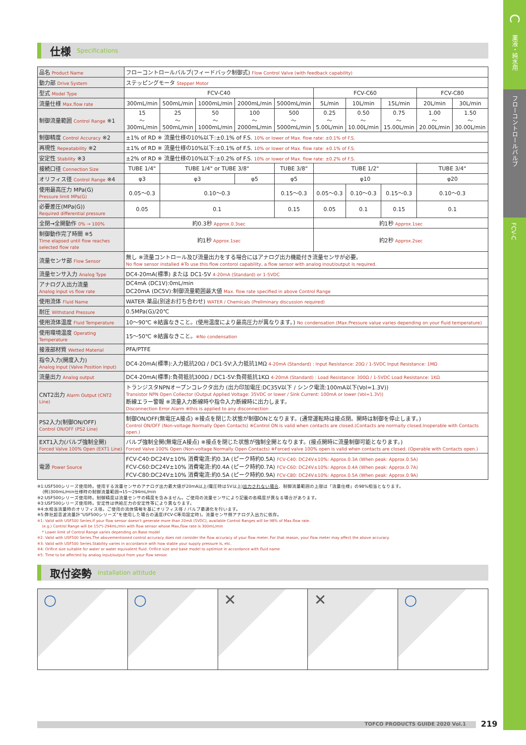C
薬液・純水用
フローコントロールバルブ
FCV-C
仕様 Specifications
| 品名 Product Name | フローコントロールバルブ(フィードバック制御式) Flow Control Valve (with feedback capability) | | | | | | | | | |
| 動力部 Drive System | ステッピングモータ Stepper Motor | | | | | | | | | |
| 型式 Model Type | FCV-C40 | | | | | FCV-C60 | | | FCV-C80 | |
| 流量仕様 Max.flow rate | 300mL/min | 500mL/min | 1000mL/min | 2000mL/min | 5000mL/min | 5L/min | 10L/min | 15L/min | 20L/min | 30L/min |
| 制御流量範囲 Control Range ※1 | 15 ～ 300mL/min | 25 ～ 500mL/min | 50 ～ 1000mL/min | 100 ～ 2000mL/min | 500 ～ 5000mL/min | 0.25 ～ 5.00L/min | 0.50 ～ 10.00L/min | 0.75 ～ 15.00L/min | 1.00 ～ 20.00L/min | 1.50 ～ 30.00L/min |
| 制御精度 Control Accuracy ※2 | ±1% of RD ※ 流量仕様の10%以下:±0.1% of F.S. 10% or lower of Max. flow rate: ±0.1% of F.S. | | | | | | | | | |
| 再現性 Repeatability ※2 | ±1% of RD ※ 流量仕様の10%以下:±0.1% of F.S. 10% or lower of Max. flow rate: ±0.1% of F.S. | | | | | | | | | |
| 安定性 Stability ※3 | ±2% of RD ※ 流量仕様の10%以下:±0.2% of F.S. 10% or lower of Max. flow rate: ±0.2% of F.S. | | | | | | | | | |
| 接続口径 Connection Size | TUBE 1/4" | TUBE 1/4" or TUBE 3/8" | | | TUBE 3/8" | TUBE 1/2" | | | TUBE 3/4" | |
| オリフィス径 Control Range ※4 | φ3 | φ3 | | φ5 | φ5 | φ10 | | | φ20 | |
| 使用最高圧力 MPa(G) Pressure limit MPa(G) | 0.05～0.3 | 0.10～0.3 | | | 0.15～0.3 | 0.05～0.3 | 0.10～0.3 | 0.15～0.3 | 0.10～0.3 | |
| 必要差圧(MPa(G)) Required differential pressure | 0.05 | 0.1 | | | 0.15 | 0.05 | 0.1 | 0.15 | 0.1 | |
| 全閉→全開動作 0% → 100% | 約0.3秒 Approx.0.3sec | | | | | 約1秒 Approx.1sec | | | | |
| 制御動作完了時間 ※5 Time elapsed until flow reaches selected flow rate | 約1秒 Approx.1sec | | | | | 約2秒 Approx.2sec | | | | |
| 流量センサ部 Flow Sensor | 無し ※流量コントロール及び流量出力をする場合にはアナログ出力機能付き流量センサが必要。 No flow sensor installed ※To use this flow contorol capability, a flow sensor with analog inout/output is required. | | | | | | | | | |
| 流量センサ入力 Analog Type | DC4-20mA(標準) または DC1-5V 4-20mA (Standard) or 1-5VDC | | | | | | | | | |
| アナログ入出力流量 Analog input vs flow rate | DC4mA (DC1V):0mL/min DC20mA (DC5V):制御流量範囲最大値 Max. flow rate specified in above Control Range | | | | | | | | | |
| 使用流体 Fluid Name | WATER·薬品(別途お打ち合わせ) WATER / Chemicals (Preliminary discussion required) | | | | | | | | | |
| 耐圧 Withstand Pressure | 0.5MPa(G)/20℃ | | | | | | | | | |
| 使用流体温度 Fluid Temperature | 10～90℃ ※結露なきこと。(使用温度により最高圧力が異なります。) No condensation (Max.Pressure value varies depending on your fluid temperature) | | | | | | | | | |
| 使用環境温度 Operating Temperature | 15～50℃ ※結露なきこと。 ※No condensation | | | | | | | | | |
| 接液部材質 Wetted Material | PFA/PTFE | | | | | | | | | |
| 指令入力(開度入力) Analog Input (Valve Position Input) | DC4-20mA(標準):入力抵抗20Ω / DC1-5V:入力抵抗1MΩ 4-20mA (Standard) : Input Resistance: 20Ω / 1-5VDC Input Resistance: 1MΩ | | | | | | | | | |
| 流量出力 Analog output | DC4-20mA(標準):負荷抵抗300Ω / DC1-5V:負荷抵抗1KΩ 4-20mA (Standard) : Load Resistance: 300Ω / 1-5VDC Load Resistance: 1KΩ | | | | | | | | | |
| CNT2出力 Alarm Output (CNT2 Line) | トランジスタNPNオープンコレクタ出力 (出力印加電圧:DC35V以下 / シンク電流:100mA以下(Vol=1.3V)) Transistor NPN Open Collector (Output Applied Voltage: 35VDC or lower / Sink Current: 100mA or lower (Vol=1.3V)) 断線エラー警報 ※流量入力断線時や指令入力断線時に出力します。 Disconnection Error Alarm ※this is applied to any disconnection | | | | | | | | | |
| PS2入力(制御ON/OFF) Control ON/OFF (PS2 Line) | 制御ON/OFF(無電圧A接点) ※接点を閉じた状態が制御ONとなります。(通常運転時は接点閉。開時は制御を停止します。) Control ON/OFF (Non-voltage Normally Open Contacts) ※Control ON is valid when contacts are closed.(Contacts are normally closed.Inoperable with Contacts open.) | | | | | | | | | |
| EXT1入力(バルブ強制全開) Forced Valve 100% Open (EXT1 Line) | バルブ強制全開(無電圧A接点) ※接点を閉じた状態が強制全開となります。(接点開時に流量制御可能となります。) Forced Valve 100% Open (Non-voltage Normally Open Contacts) ※Forced valve 100% open is valid when contacts are closed. (Operable with Contacts open.) | | | | | | | | | |
| 電源 Power Source | FCV-C40:DC24V±10% 消費電流:約0.3A (ピーク時約0.5A) FCV-C40: DC24V±10%: Approx.0.3A (When peak: Approx.0.5A) FCV-C60:DC24V±10% 消費電流:約0.4A (ピーク時約0.7A) FCV-C60: DC24V±10%: Approx.0.4A (When peak: Approx.0.7A) FCV-C80:DC24V±10% 消費電流:約0.5A (ピーク時約0.9A) FCV-C80: DC24V±10%: Approx.0.5A (When peak: Approx.0.9A) | | | | | | | | | |
※1:USF500シリーズ使用時。使用する流量センサのアナログ出力最大値が20mA以上(電圧時は5V以上)出力されない場合、制御流量範囲の上限は「流量仕様」の98%相当となります。
(例)300mL/min仕様時の制御流量範囲⇒15～294mL/min
※2:USF500シリーズ使用時。制御精度は流量センサの精度を含みません。ご使用の流量センサにより記載の各精度が異なる場合があります。
※3:USF500シリーズ使用時。安定性は供給圧力の安定性等により異なります。
※4:水相当流量時のオリフィス径。ご使用の流体情報を基にオリフィス径 / バルブ最適化を行います。
※5:弊社超音波流量計"USF500シリーズ"を使用した場合の速度(FCV-C専用設定時)。流量センサ側アナログ入出力に依存。
※1: Valid with USF500 Series.If your flow sensor doesn't generate more than 20mA (5VDC), available Control Ranges will be 98% of Max.flow rate.
(e.g.) Control Range will be 15(*)-294mL/min with flow sensor whose Max,flow rate is 300mL/min
* Lower limit of Control Range varies depending on Base model
※2: Valid with USF500 Series.The abovementioned control accuracy does not consider the flow accuracy of your flow meter. For that reason, your flow meter may affect the above accuracy.
※3: Valid with USF500 Series.Stability varies in accordance with how stable your supply pressure is, etc.
※4: Orifice size suitable for water or water equivalent fluid. Orifice size and base model to optimize in accordance with fluid name
※5: Time to be affected by analog input/output from your flow sensor.
取付姿勢 Installation attitude
○
○
✕
✕
○
TOFCO PRODUCTS GUIDE 2020 Vol.1 219